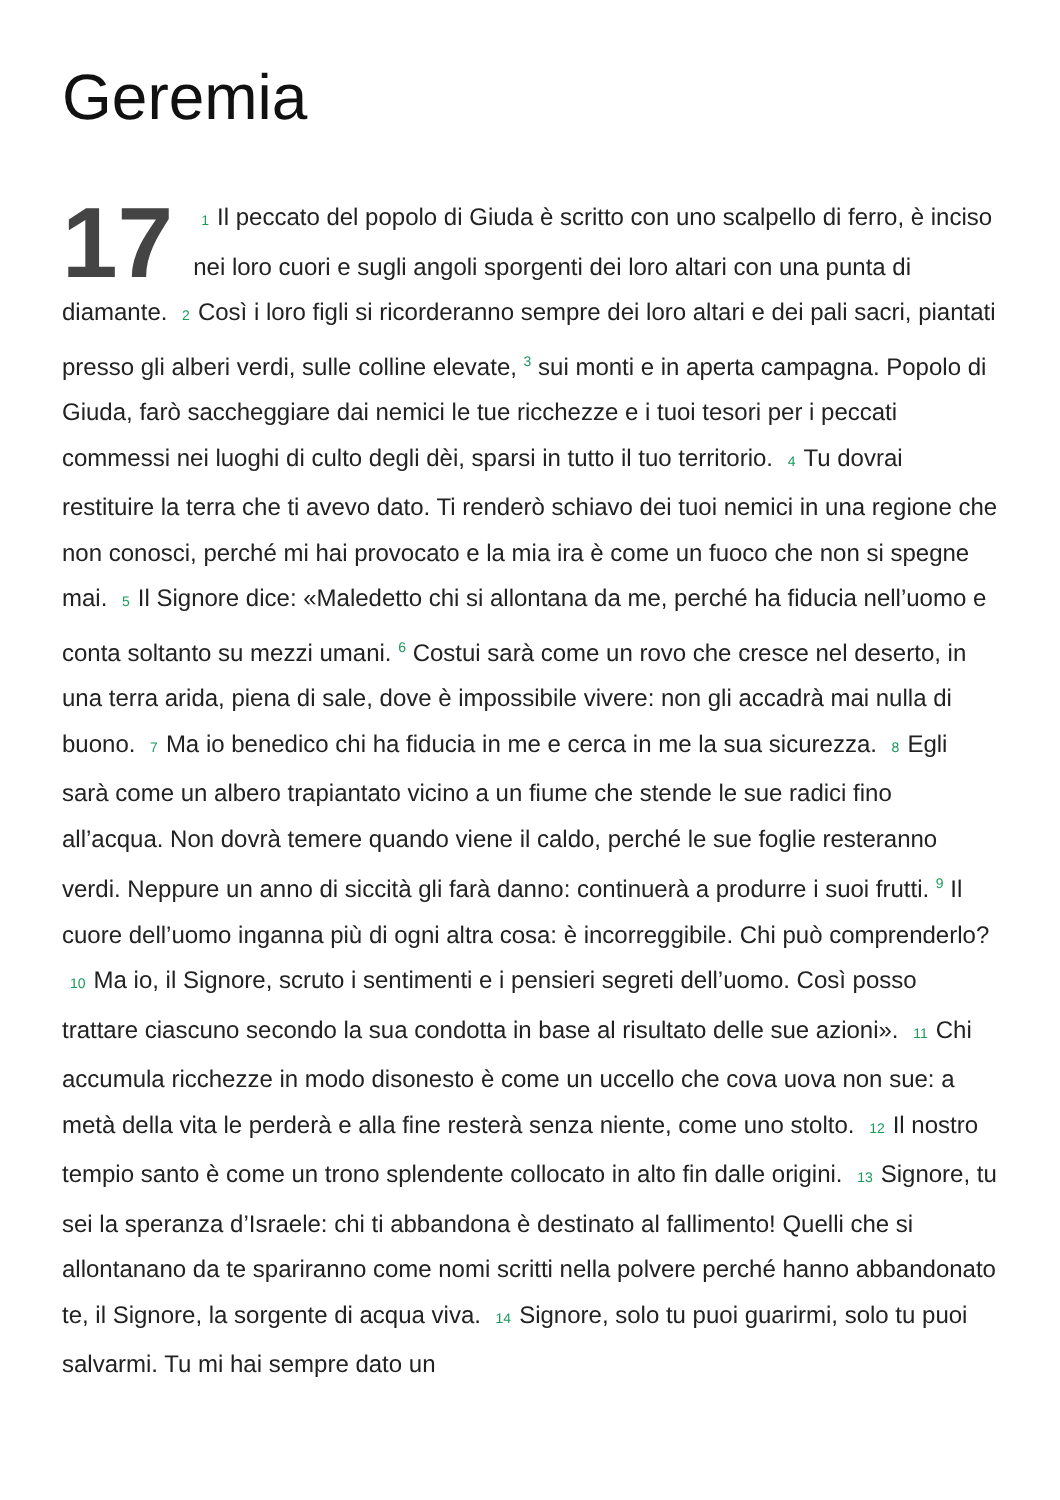Geremia
17 1 Il peccato del popolo di Giuda è scritto con uno scalpello di ferro, è inciso nei loro cuori e sugli angoli sporgenti dei loro altari con una punta di diamante. 2 Così i loro figli si ricorderanno sempre dei loro altari e dei pali sacri, piantati presso gli alberi verdi, sulle colline elevate, <sup>3</sup> sui monti e in aperta campagna. Popolo di Giuda, farò saccheggiare dai nemici le tue ricchezze e i tuoi tesori per i peccati commessi nei luoghi di culto degli dèi, sparsi in tutto il tuo territorio. 4 Tu dovrai restituire la terra che ti avevo dato. Ti renderò schiavo dei tuoi nemici in una regione che non conosci, perché mi hai provocato e la mia ira è come un fuoco che non si spegne mai. 5 Il Signore dice: «Maledetto chi si allontana da me, perché ha fiducia nell’uomo e conta soltanto su mezzi umani. <sup>6</sup> Costui sarà come un rovo che cresce nel deserto, in una terra arida, piena di sale, dove è impossibile vivere: non gli accadrà mai nulla di buono. 7 Ma io benedico chi ha fiducia in me e cerca in me la sua sicurezza. 8 Egli sarà come un albero trapiantato vicino a un fiume che stende le sue radici fino all’acqua. Non dovrà temere quando viene il caldo, perché le sue foglie resteranno verdi. Neppure un anno di siccità gli farà danno: continuerà a produrre i suoi frutti. <sup>9</sup> Il cuore dell’uomo inganna più di ogni altra cosa: è incorreggibile. Chi può comprenderlo? 10 Ma io, il Signore, scruto i sentimenti e i pensieri segreti dell’uomo. Così posso trattare ciascuno secondo la sua condotta in base al risultato delle sue azioni». 11 Chi accumula ricchezze in modo disonesto è come un uccello che cova uova non sue: a metà della vita le perderà e alla fine resterà senza niente, come uno stolto. 12 Il nostro tempio santo è come un trono splendente collocato in alto fin dalle origini. 13 Signore, tu sei la speranza d’Israele: chi ti abbandona è destinato al fallimento! Quelli che si allontanano da te spariranno come nomi scritti nella polvere perché hanno abbandonato te, il Signore, la sorgente di acqua viva. 14 Signore, solo tu puoi guarirmi, solo tu puoi salvarmi. Tu mi hai sempre dato un